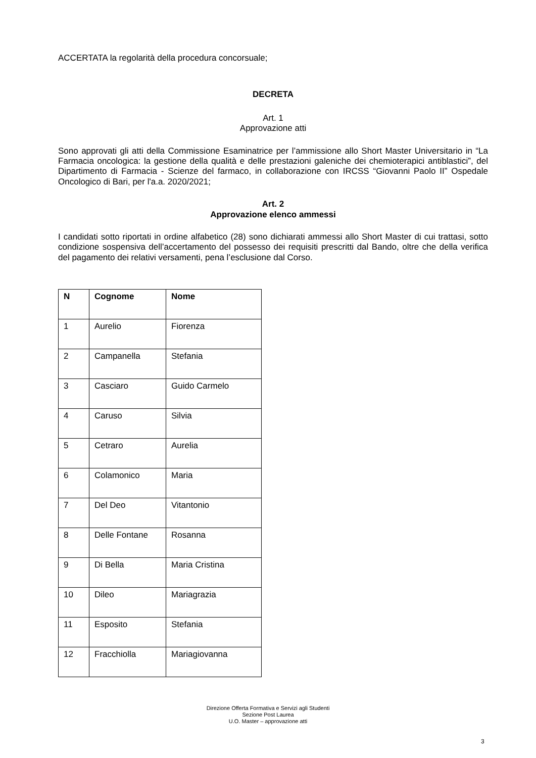ACCERTATA la regolarità della procedura concorsuale;
DECRETA
Art. 1
Approvazione atti
Sono approvati gli atti della Commissione Esaminatrice per l’ammissione allo Short Master Universitario in “La Farmacia oncologica: la gestione della qualità e delle prestazioni galeniche dei chemioterapici antiblastici”, del Dipartimento di Farmacia - Scienze del farmaco, in collaborazione con IRCSS “Giovanni Paolo II” Ospedale Oncologico di Bari, per l'a.a. 2020/2021;
Art. 2
Approvazione elenco ammessi
I candidati sotto riportati in ordine alfabetico (28) sono dichiarati ammessi allo Short Master di cui trattasi, sotto condizione sospensiva dell’accertamento del possesso dei requisiti prescritti dal Bando, oltre che della verifica del pagamento dei relativi versamenti, pena l’esclusione dal Corso.
| N | Cognome | Nome |
| --- | --- | --- |
| 1 | Aurelio | Fiorenza |
| 2 | Campanella | Stefania |
| 3 | Casciaro | Guido Carmelo |
| 4 | Caruso | Silvia |
| 5 | Cetraro | Aurelia |
| 6 | Colamonico | Maria |
| 7 | Del Deo | Vitantonio |
| 8 | Delle Fontane | Rosanna |
| 9 | Di Bella | Maria Cristina |
| 10 | Dileo | Mariagrazia |
| 11 | Esposito | Stefania |
| 12 | Fracchiolla | Mariagiovanna |
Direzione Offerta Formativa e Servizi agli Studenti
Sezione Post Laurea
U.O. Master – approvazione atti
3